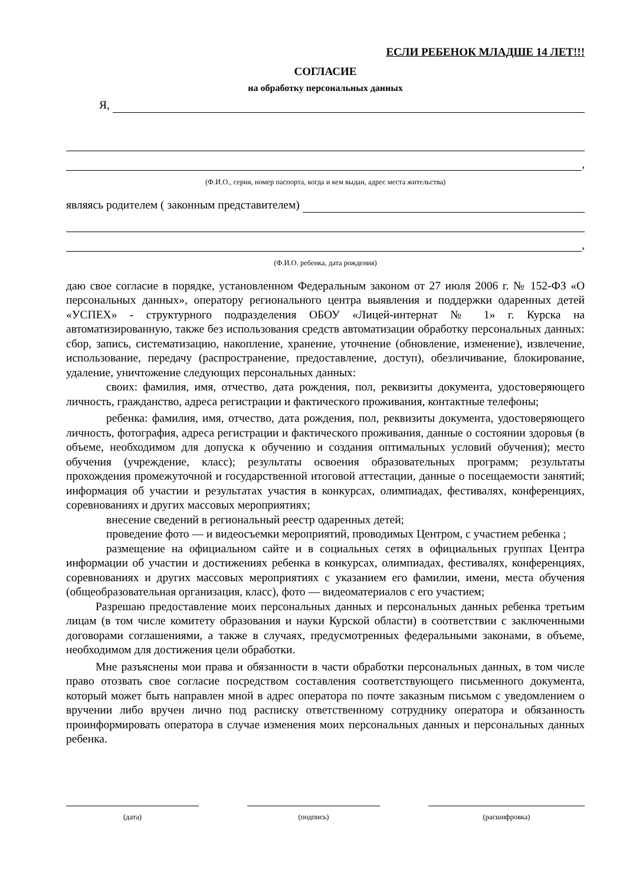ЕСЛИ РЕБЕНОК МЛАДШЕ 14 ЛЕТ!!!
СОГЛАСИЕ
на обработку персональных данных
Я,
,
(Ф.И.О., серия, номер паспорта, когда и кем выдан, адрес места жительства)
являясь родителем ( законным представителем)
,
(Ф.И.О. ребенка, дата рождения)
даю свое согласие в порядке, установленном Федеральным законом от 27 июля 2006 г. № 152-ФЗ «О персональных данных», оператору регионального центра выявления и поддержки одаренных детей «УСПЕХ» - структурного подразделения ОБОУ «Лицей-интернат № 1» г. Курска на автоматизированную, также без использования средств автоматизации обработку персональных данных: сбор, запись, систематизацию, накопление, хранение, уточнение (обновление, изменение), извлечение, использование, передачу (распространение, предоставление, доступ), обезличивание, блокирование, удаление, уничтожение следующих персональных данных:
своих: фамилия, имя, отчество, дата рождения, пол, реквизиты документа, удостоверяющего личность, гражданство, адреса регистрации и фактического проживания, контактные телефоны;
ребенка: фамилия, имя, отчество, дата рождения, пол, реквизиты документа, удостоверяющего личность, фотография, адреса регистрации и фактического проживания, данные о состоянии здоровья (в объеме, необходимом для допуска к обучению и создания оптимальных условий обучения); место обучения (учреждение, класс); результаты освоения образовательных программ; результаты прохождения промежуточной и государственной итоговой аттестации, данные о посещаемости занятий; информация об участии и результатах участия в конкурсах, олимпиадах, фестивалях, конференциях, соревнованиях и других массовых мероприятиях;
внесение сведений в региональный реестр одаренных детей;
проведение фото — и видеосъемки мероприятий, проводимых Центром, с участием ребенка ;
размещение на официальном сайте и в социальных сетях в официальных группах Центра информации об участии и достижениях ребенка в конкурсах, олимпиадах, фестивалях, конференциях, соревнованиях и других массовых мероприятиях с указанием его фамилии, имени, места обучения (общеобразовательная организация, класс), фото — видеоматериалов с его участием;
Разрешаю предоставление моих персональных данных и персональных данных ребенка третьим лицам (в том числе комитету образования и науки Курской области) в соответствии с заключенными договорами соглашениями, а также в случаях, предусмотренных федеральными законами, в объеме, необходимом для достижения цели обработки.
Мне разъяснены мои права и обязанности в части обработки персональных данных, в том числе право отозвать свое согласие посредством составления соответствующего письменного документа, который может быть направлен мной в адрес оператора по почте заказным письмом с уведомлением о вручении либо вручен лично под расписку ответственному сотруднику оператора и обязанность проинформировать оператора в случае изменения моих персональных данных и персональных данных ребенка.
(дата) (подпись) (расшифровка)